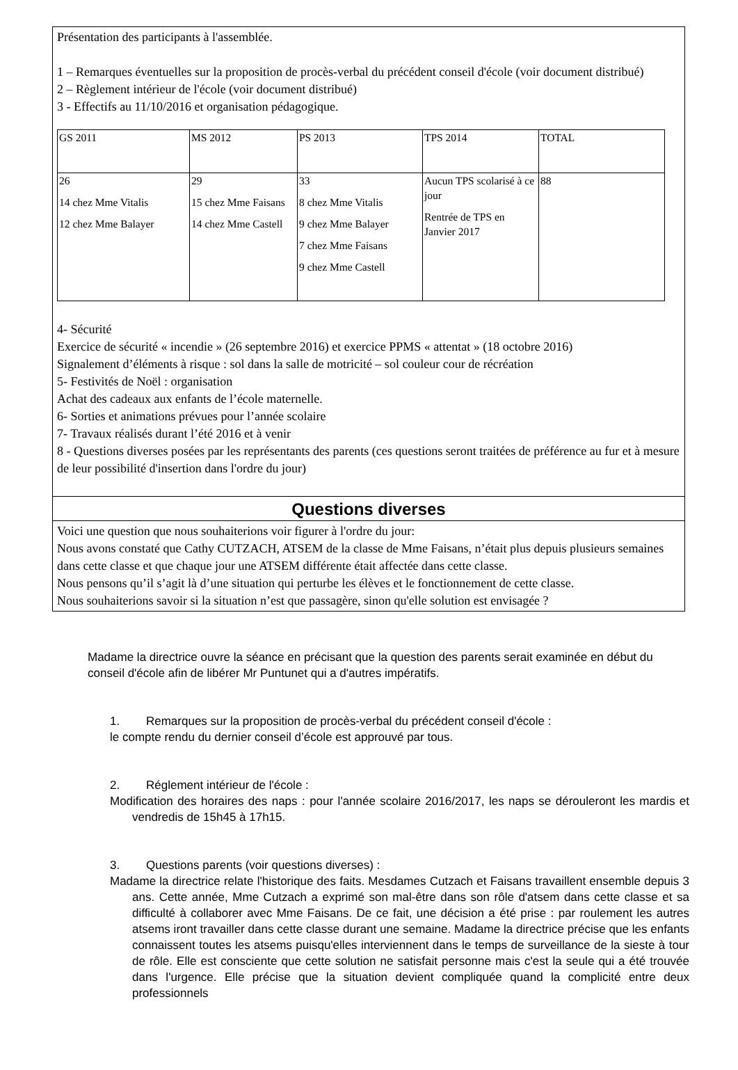Présentation des participants à l'assemblée.
1 – Remarques éventuelles sur la proposition de procès-verbal du précédent conseil d'école (voir document distribué)
2 – Règlement intérieur de l'école (voir document distribué)
3 - Effectifs au 11/10/2016 et organisation pédagogique.
| GS 2011 | MS 2012 | PS 2013 | TPS 2014 | TOTAL |
| 26 14 chez Mme Vitalis 12 chez Mme Balayer | 29 15 chez Mme Faisans 14 chez Mme Castell | 33 8 chez Mme Vitalis 9 chez Mme Balayer 7 chez Mme Faisans 9 chez Mme Castell | Aucun TPS scolarisé à ce jour Rentrée de TPS en Janvier 2017 | 88 |
4- Sécurité
Exercice de sécurité « incendie » (26 septembre 2016) et exercice PPMS « attentat » (18 octobre 2016)
Signalement d’éléments à risque : sol dans la salle de motricité – sol couleur cour de récréation
5- Festivités de Noël : organisation
Achat des cadeaux aux enfants de l’école maternelle.
6- Sorties et animations prévues pour l’année scolaire
7- Travaux réalisés durant l’été 2016 et à venir
8 - Questions diverses posées par les représentants des parents (ces questions seront traitées de préférence au fur et à mesure de leur possibilité d'insertion dans l'ordre du jour)
Questions diverses
Voici une question que nous souhaiterions voir figurer à l'ordre du jour:
Nous avons constaté que Cathy CUTZACH, ATSEM de la classe de Mme Faisans, n’était plus depuis plusieurs semaines dans cette classe et que chaque jour une ATSEM différente était affectée dans cette classe.
Nous pensons qu’il s’agit là d’une situation qui perturbe les élèves et le fonctionnement de cette classe.
Nous souhaiterions savoir si la situation n’est que passagère, sinon qu'elle solution est envisagée ?
Madame la directrice ouvre la séance en précisant que la question des parents serait examinée en début du conseil d'école afin de libérer Mr Puntunet qui a d'autres impératifs.
1. Remarques sur la proposition de procès-verbal du précédent conseil d'école :
le compte rendu du dernier conseil d’école est approuvé par tous.
2. Réglement intérieur de l'école :
Modification des horaires des naps : pour l'année scolaire 2016/2017, les naps se dérouleront les mardis et vendredis de 15h45 à 17h15.
3. Questions parents (voir questions diverses) :
Madame la directrice relate l'historique des faits. Mesdames Cutzach et Faisans travaillent ensemble depuis 3 ans. Cette année, Mme Cutzach a exprimé son mal-être dans son rôle d'atsem dans cette classe et sa difficulté à collaborer avec Mme Faisans. De ce fait, une décision a été prise : par roulement les autres atsems iront travailler dans cette classe durant une semaine. Madame la directrice précise que les enfants connaissent toutes les atsems puisqu'elles interviennent dans le temps de surveillance de la sieste à tour de rôle. Elle est consciente que cette solution ne satisfait personne mais c'est la seule qui a été trouvée dans l'urgence. Elle précise que la situation devient compliquée quand la complicité entre deux professionnels